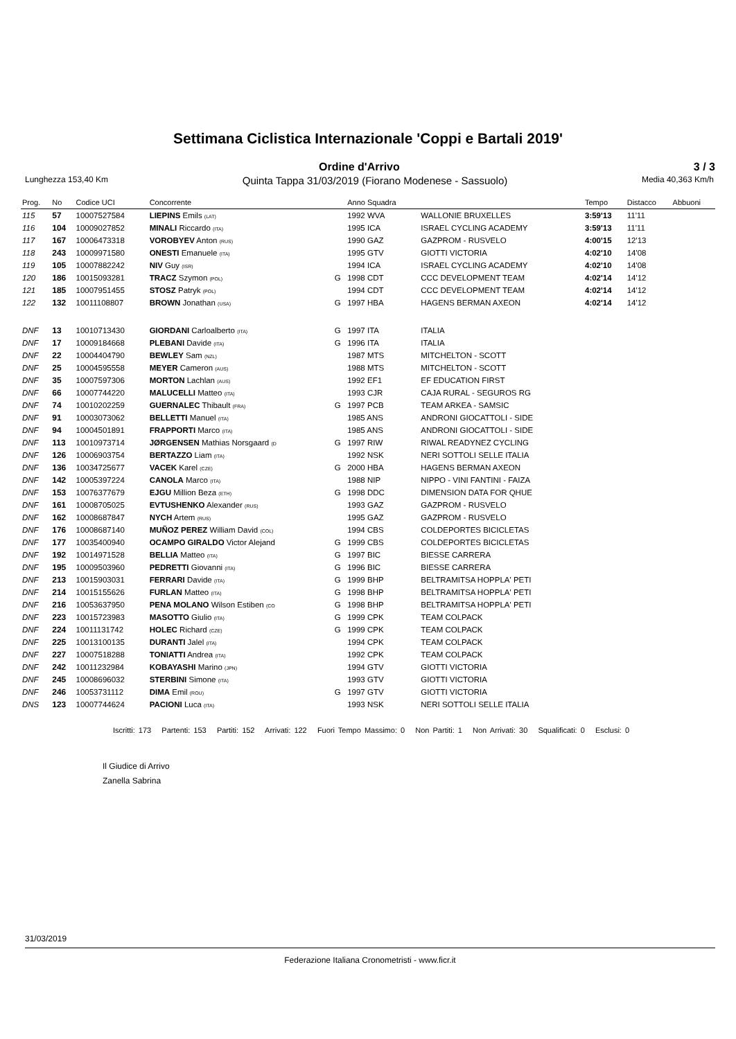Settimana Ciclistica Internazionale 'Coppi e Bartali 2019'
Ordine d'Arrivo 3 / 3
Lunghezza 153,40 Km Quinta Tappa 31/03/2019 (Fiorano Modenese - Sassuolo) Media 40,363 Km/h
| Prog. | No | Codice UCI | Concorrente | | Anno Squadra | | Tempo | Distacco | Abbuoni |
| --- | --- | --- | --- | --- | --- | --- | --- | --- | --- |
| 115 | 57 | 10007527584 | LIEPINS Emils (LAT) | | 1992 WVA | WALLONIE BRUXELLES | 3:59'13 | 11'11 | |
| 116 | 104 | 10009027852 | MINALI Riccardo (ITA) | | 1995 ICA | ISRAEL CYCLING ACADEMY | 3:59'13 | 11'11 | |
| 117 | 167 | 10006473318 | VOROBYEV Anton (RUS) | | 1990 GAZ | GAZPROM - RUSVELO | 4:00'15 | 12'13 | |
| 118 | 243 | 10009971580 | ONESTI Emanuele (ITA) | | 1995 GTV | GIOTTI VICTORIA | 4:02'10 | 14'08 | |
| 119 | 105 | 10007882242 | NIV Guy (ISR) | | 1994 ICA | ISRAEL CYCLING ACADEMY | 4:02'10 | 14'08 | |
| 120 | 186 | 10015093281 | TRACZ Szymon (POL) | G | 1998 CDT | CCC DEVELOPMENT TEAM | 4:02'14 | 14'12 | |
| 121 | 185 | 10007951455 | STOSZ Patryk (POL) | | 1994 CDT | CCC DEVELOPMENT TEAM | 4:02'14 | 14'12 | |
| 122 | 132 | 10011108807 | BROWN Jonathan (USA) | G | 1997 HBA | HAGENS BERMAN AXEON | 4:02'14 | 14'12 | |
| DNF | 13 | 10010713430 | GIORDANI Carloalberto (ITA) | G | 1997 ITA | ITALIA | | | |
| DNF | 17 | 10009184668 | PLEBANI Davide (ITA) | G | 1996 ITA | ITALIA | | | |
| DNF | 22 | 10004404790 | BEWLEY Sam (NZL) | | 1987 MTS | MITCHELTON - SCOTT | | | |
| DNF | 25 | 10004595558 | MEYER Cameron (AUS) | | 1988 MTS | MITCHELTON - SCOTT | | | |
| DNF | 35 | 10007597306 | MORTON Lachlan (AUS) | | 1992 EF1 | EF EDUCATION FIRST | | | |
| DNF | 66 | 10007744220 | MALUCELLI Matteo (ITA) | | 1993 CJR | CAJA RURAL - SEGUROS RG | | | |
| DNF | 74 | 10010202259 | GUERNALEC Thibault (FRA) | G | 1997 PCB | TEAM ARKEA - SAMSIC | | | |
| DNF | 91 | 10003073062 | BELLETTI Manuel (ITA) | | 1985 ANS | ANDRONI GIOCATTOLI - SIDE | | | |
| DNF | 94 | 10004501891 | FRAPPORTI Marco (ITA) | | 1985 ANS | ANDRONI GIOCATTOLI - SIDE | | | |
| DNF | 113 | 10010973714 | JØRGENSEN Mathias Norsgaard (D | G | 1997 RIW | RIWAL READYNEZ CYCLING | | | |
| DNF | 126 | 10006903754 | BERTAZZO Liam (ITA) | | 1992 NSK | NERI SOTTOLI SELLE ITALIA | | | |
| DNF | 136 | 10034725677 | VACEK Karel (CZE) | G | 2000 HBA | HAGENS BERMAN AXEON | | | |
| DNF | 142 | 10005397224 | CANOLA Marco (ITA) | | 1988 NIP | NIPPO - VINI FANTINI - FAIZA | | | |
| DNF | 153 | 10076377679 | EJGU Million Beza (ETH) | G | 1998 DDC | DIMENSION DATA FOR QHUE | | | |
| DNF | 161 | 10008705025 | EVTUSHENKO Alexander (RUS) | | 1993 GAZ | GAZPROM - RUSVELO | | | |
| DNF | 162 | 10008687847 | NYCH Artem (RUS) | | 1995 GAZ | GAZPROM - RUSVELO | | | |
| DNF | 176 | 10008687140 | MUÑOZ PEREZ William David (COL) | | 1994 CBS | COLDEPORTES BICICLETAS | | | |
| DNF | 177 | 10035400940 | OCAMPO GIRALDO Victor Alejand | G | 1999 CBS | COLDEPORTES BICICLETAS | | | |
| DNF | 192 | 10014971528 | BELLIA Matteo (ITA) | G | 1997 BIC | BIESSE CARRERA | | | |
| DNF | 195 | 10009503960 | PEDRETTI Giovanni (ITA) | G | 1996 BIC | BIESSE CARRERA | | | |
| DNF | 213 | 10015903031 | FERRARI Davide (ITA) | G | 1999 BHP | BELTRAMITSA HOPPLA' PETI | | | |
| DNF | 214 | 10015155626 | FURLAN Matteo (ITA) | G | 1998 BHP | BELTRAMITSA HOPPLA' PETI | | | |
| DNF | 216 | 10053637950 | PENA MOLANO Wilson Estiben (CO | G | 1998 BHP | BELTRAMITSA HOPPLA' PETI | | | |
| DNF | 223 | 10015723983 | MASOTTO Giulio (ITA) | G | 1999 CPK | TEAM COLPACK | | | |
| DNF | 224 | 10011131742 | HOLEC Richard (CZE) | G | 1999 CPK | TEAM COLPACK | | | |
| DNF | 225 | 10013100135 | DURANTI Jalel (ITA) | | 1994 CPK | TEAM COLPACK | | | |
| DNF | 227 | 10007518288 | TONIATTI Andrea (ITA) | | 1992 CPK | TEAM COLPACK | | | |
| DNF | 242 | 10011232984 | KOBAYASHI Marino (JPN) | | 1994 GTV | GIOTTI VICTORIA | | | |
| DNF | 245 | 10008696032 | STERBINI Simone (ITA) | | 1993 GTV | GIOTTI VICTORIA | | | |
| DNF | 246 | 10053731112 | DIMA Emil (ROU) | G | 1997 GTV | GIOTTI VICTORIA | | | |
| DNS | 123 | 10007744624 | PACIONI Luca (ITA) | | 1993 NSK | NERI SOTTOLI SELLE ITALIA | | | |
Iscritti: 173 Partenti: 153 Partiti: 152 Arrivati: 122 Fuori Tempo Massimo: 0 Non Partiti: 1 Non Arrivati: 30 Squalificati: 0 Esclusi: 0
Il Giudice di Arrivo
Zanella Sabrina
31/03/2019
Federazione Italiana Cronometristi - www.ficr.it